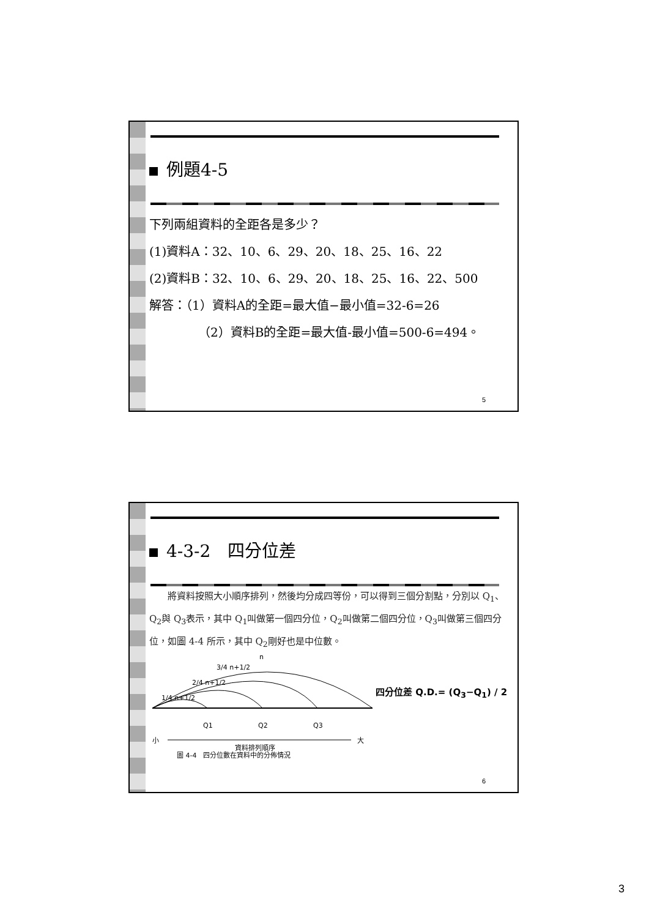例題4-5
下列兩組資料的全距各是多少？
(1)資料A：32、10、6、29、20、18、25、16、22
(2)資料B：32、10、6、29、20、18、25、16、22、500
解答：（1）資料A的全距=最大值−最小值=32-6=26
（2）資料B的全距=最大值-最小值=500-6=494。
5
4-3-2　四分位差
　　將資料按照大小順序排列，然後均分成四等份，可以得到三個分割點，分別以 Q<sub>1</sub>、Q<sub>2</sub>與 Q<sub>3</sub>表示，其中 Q<sub>1</sub>叫做第一個四分位，Q<sub>2</sub>叫做第二個四分位，Q<sub>3</sub>叫做第三個四分位，如圖 4-4 所示，其中 Q<sub>2</sub>剛好也是中位數。
1/4 n+1/2
2/4 n+1/2
3/4 n+1/2
n
Q1
Q2
Q3
小
大
資料排列順序
圖 4-4　四分位數在資料中的分佈情況
四分位差 Q.D.= (Q<sub>3</sub>−Q<sub>1</sub>) / 2
6
3